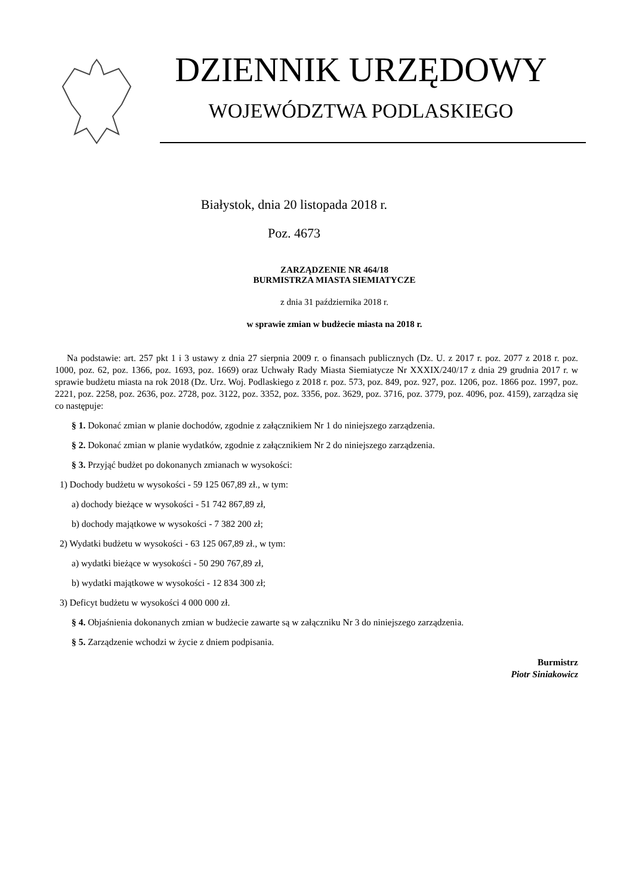DZIENNIK URZĘDOWY
WOJEWÓDZTWA PODLASKIEGO
Białystok, dnia 20 listopada 2018 r.
Poz. 4673
ZARZĄDZENIE NR 464/18
BURMISTRZA MIASTA SIEMIATYCZE
z dnia 31 października 2018 r.
w sprawie zmian w budżecie miasta na 2018 r.
Na podstawie: art. 257 pkt 1 i 3 ustawy z dnia 27 sierpnia 2009 r. o finansach publicznych (Dz. U. z 2017 r. poz. 2077 z 2018 r. poz. 1000, poz. 62, poz. 1366, poz. 1693, poz. 1669) oraz Uchwały Rady Miasta Siemiatycze Nr XXXIX/240/17 z dnia 29 grudnia 2017 r. w sprawie budżetu miasta na rok 2018 (Dz. Urz. Woj. Podlaskiego z 2018 r. poz. 573, poz. 849, poz. 927, poz. 1206, poz. 1866 poz. 1997, poz. 2221, poz. 2258, poz. 2636, poz. 2728, poz. 3122, poz. 3352, poz. 3356, poz. 3629, poz. 3716, poz. 3779, poz. 4096, poz. 4159), zarządza się co następuje:
§ 1. Dokonać zmian w planie dochodów, zgodnie z załącznikiem Nr 1 do niniejszego zarządzenia.
§ 2. Dokonać zmian w planie wydatków, zgodnie z załącznikiem Nr 2 do niniejszego zarządzenia.
§ 3. Przyjąć budżet po dokonanych zmianach w wysokości:
1) Dochody budżetu w wysokości - 59 125 067,89 zł., w tym:
a) dochody bieżące w wysokości - 51 742 867,89 zł,
b) dochody majątkowe w wysokości - 7 382 200 zł;
2) Wydatki budżetu w wysokości - 63 125 067,89 zł., w tym:
a) wydatki bieżące w wysokości - 50 290 767,89 zł,
b) wydatki majątkowe w wysokości - 12 834 300 zł;
3) Deficyt budżetu w wysokości 4 000 000 zł.
§ 4. Objaśnienia dokonanych zmian w budżecie zawarte są w załączniku Nr 3 do niniejszego zarządzenia.
§ 5. Zarządzenie wchodzi w życie z dniem podpisania.
Burmistrz
Piotr Siniakowicz